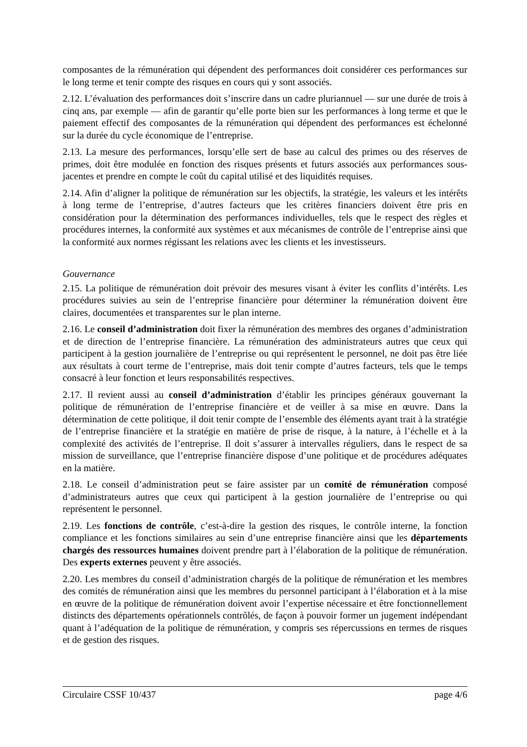composantes de la rémunération qui dépendent des performances doit considérer ces performances sur le long terme et tenir compte des risques en cours qui y sont associés.
2.12. L’évaluation des performances doit s’inscrire dans un cadre pluriannuel — sur une durée de trois à cinq ans, par exemple — afin de garantir qu’elle porte bien sur les performances à long terme et que le paiement effectif des composantes de la rémunération qui dépendent des performances est échelonné sur la durée du cycle économique de l’entreprise.
2.13. La mesure des performances, lorsqu’elle sert de base au calcul des primes ou des réserves de primes, doit être modulée en fonction des risques présents et futurs associés aux performances sous-jacentes et prendre en compte le coût du capital utilisé et des liquidités requises.
2.14. Afin d’aligner la politique de rémunération sur les objectifs, la stratégie, les valeurs et les intérêts à long terme de l’entreprise, d’autres facteurs que les critères financiers doivent être pris en considération pour la détermination des performances individuelles, tels que le respect des règles et procédures internes, la conformité aux systèmes et aux mécanismes de contrôle de l’entreprise ainsi que la conformité aux normes régissant les relations avec les clients et les investisseurs.
Gouvernance
2.15. La politique de rémunération doit prévoir des mesures visant à éviter les conflits d’intérêts. Les procédures suivies au sein de l’entreprise financière pour déterminer la rémunération doivent être claires, documentées et transparentes sur le plan interne.
2.16. Le conseil d’administration doit fixer la rémunération des membres des organes d’administration et de direction de l’entreprise financière. La rémunération des administrateurs autres que ceux qui participent à la gestion journalière de l’entreprise ou qui représentent le personnel, ne doit pas être liée aux résultats à court terme de l’entreprise, mais doit tenir compte d’autres facteurs, tels que le temps consacré à leur fonction et leurs responsabilités respectives.
2.17. Il revient aussi au conseil d’administration d’établir les principes généraux gouvernant la politique de rémunération de l’entreprise financière et de veiller à sa mise en œuvre. Dans la détermination de cette politique, il doit tenir compte de l’ensemble des éléments ayant trait à la stratégie de l’entreprise financière et la stratégie en matière de prise de risque, à la nature, à l’échelle et à la complexité des activités de l’entreprise. Il doit s’assurer à intervalles réguliers, dans le respect de sa mission de surveillance, que l’entreprise financière dispose d’une politique et de procédures adéquates en la matière.
2.18. Le conseil d’administration peut se faire assister par un comité de rémunération composé d’administrateurs autres que ceux qui participent à la gestion journalière de l’entreprise ou qui représentent le personnel.
2.19. Les fonctions de contrôle, c’est-à-dire la gestion des risques, le contrôle interne, la fonction compliance et les fonctions similaires au sein d’une entreprise financière ainsi que les départements chargés des ressources humaines doivent prendre part à l’élaboration de la politique de rémunération. Des experts externes peuvent y être associés.
2.20. Les membres du conseil d’administration chargés de la politique de rémunération et les membres des comités de rémunération ainsi que les membres du personnel participant à l’élaboration et à la mise en œuvre de la politique de rémunération doivent avoir l’expertise nécessaire et être fonctionnellement distincts des départements opérationnels contrôlés, de façon à pouvoir former un jugement indépendant quant à l’adéquation de la politique de rémunération, y compris ses répercussions en termes de risques et de gestion des risques.
Circulaire CSSF 10/437 page 4/6